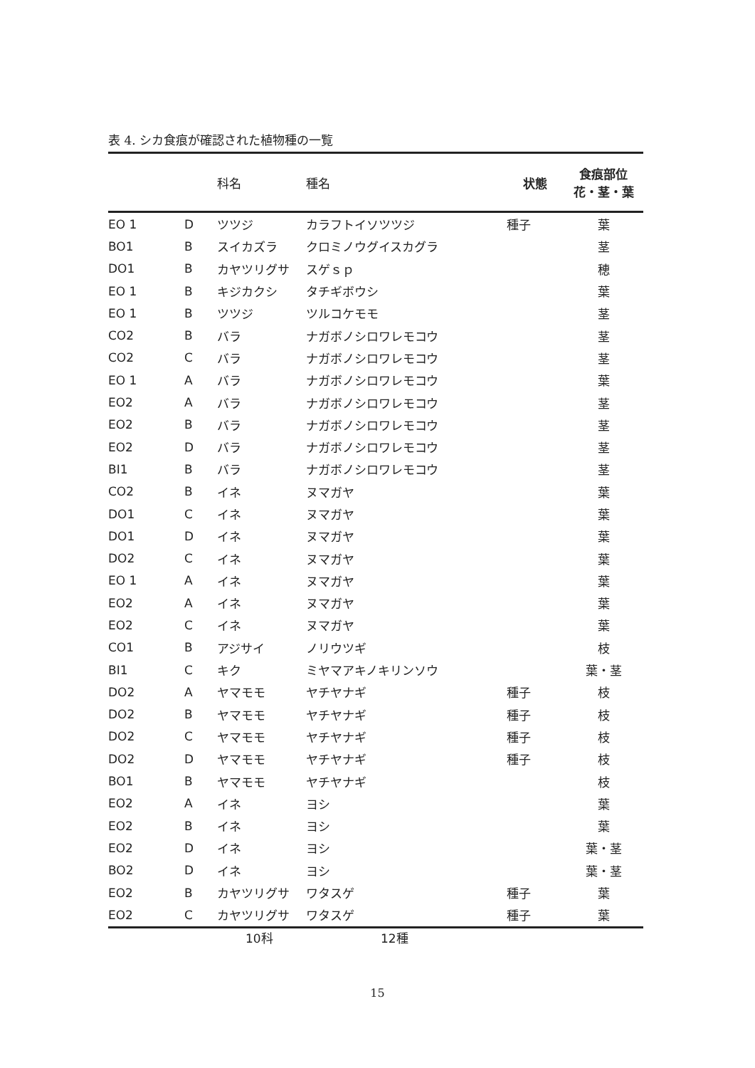表 4. シカ食痕が確認された植物種の一覧
| | | 科名 | 種名 | 状態 | 食痕部位 花・茎・葉 |
| --- | --- | --- | --- | --- | --- |
| EO 1 | D | ツツジ | カラフトイソツツジ | 種子 | 葉 |
| BO1 | B | スイカズラ | クロミノウグイスカグラ | | 茎 |
| DO1 | B | カヤツリグサ | スゲｓｐ | | 穂 |
| EO 1 | B | キジカクシ | タチギボウシ | | 葉 |
| EO 1 | B | ツツジ | ツルコケモモ | | 茎 |
| CO2 | B | バラ | ナガボノシロワレモコウ | | 茎 |
| CO2 | C | バラ | ナガボノシロワレモコウ | | 茎 |
| EO 1 | A | バラ | ナガボノシロワレモコウ | | 葉 |
| EO2 | A | バラ | ナガボノシロワレモコウ | | 茎 |
| EO2 | B | バラ | ナガボノシロワレモコウ | | 茎 |
| EO2 | D | バラ | ナガボノシロワレモコウ | | 茎 |
| BI1 | B | バラ | ナガボノシロワレモコウ | | 茎 |
| CO2 | B | イネ | ヌマガヤ | | 葉 |
| DO1 | C | イネ | ヌマガヤ | | 葉 |
| DO1 | D | イネ | ヌマガヤ | | 葉 |
| DO2 | C | イネ | ヌマガヤ | | 葉 |
| EO 1 | A | イネ | ヌマガヤ | | 葉 |
| EO2 | A | イネ | ヌマガヤ | | 葉 |
| EO2 | C | イネ | ヌマガヤ | | 葉 |
| CO1 | B | アジサイ | ノリウツギ | | 枝 |
| BI1 | C | キク | ミヤマアキノキリンソウ | | 葉・茎 |
| DO2 | A | ヤマモモ | ヤチヤナギ | 種子 | 枝 |
| DO2 | B | ヤマモモ | ヤチヤナギ | 種子 | 枝 |
| DO2 | C | ヤマモモ | ヤチヤナギ | 種子 | 枝 |
| DO2 | D | ヤマモモ | ヤチヤナギ | 種子 | 枝 |
| BO1 | B | ヤマモモ | ヤチヤナギ | | 枝 |
| EO2 | A | イネ | ヨシ | | 葉 |
| EO2 | B | イネ | ヨシ | | 葉 |
| EO2 | D | イネ | ヨシ | | 葉・茎 |
| BO2 | D | イネ | ヨシ | | 葉・茎 |
| EO2 | B | カヤツリグサ | ワタスゲ | 種子 | 葉 |
| EO2 | C | カヤツリグサ | ワタスゲ | 種子 | 葉 |
| | | 10科 | 12種 | | |
15